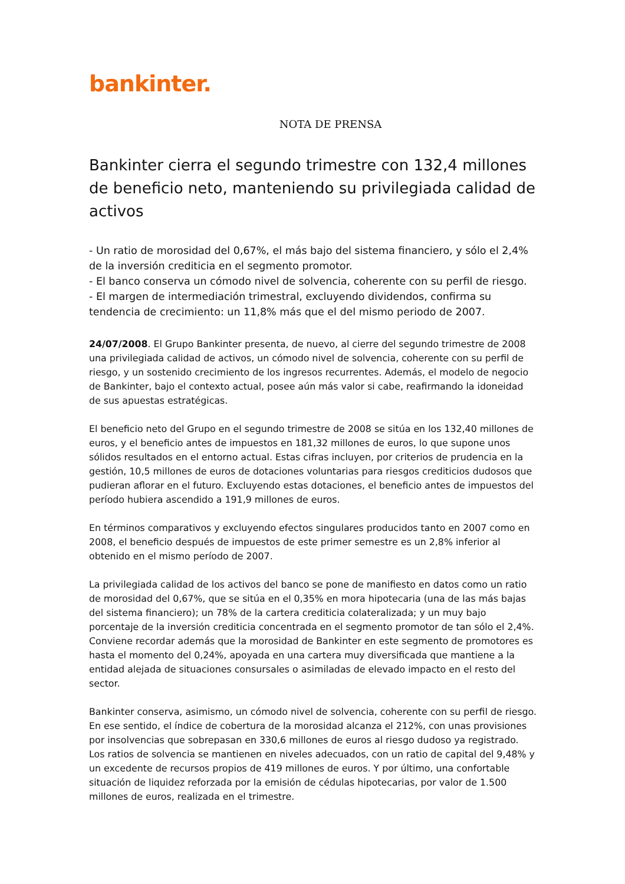bankinter.
NOTA DE PRENSA
Bankinter cierra el segundo trimestre con 132,4 millones de beneficio neto, manteniendo su privilegiada calidad de activos
- Un ratio de morosidad del 0,67%, el más bajo del sistema financiero, y sólo el 2,4% de la inversión crediticia en el segmento promotor.
- El banco conserva un cómodo nivel de solvencia, coherente con su perfil de riesgo.
- El margen de intermediación trimestral, excluyendo dividendos, confirma su tendencia de crecimiento: un 11,8% más que el del mismo periodo de 2007.
24/07/2008. El Grupo Bankinter presenta, de nuevo, al cierre del segundo trimestre de 2008 una privilegiada calidad de activos, un cómodo nivel de solvencia, coherente con su perfil de riesgo, y un sostenido crecimiento de los ingresos recurrentes. Además, el modelo de negocio de Bankinter, bajo el contexto actual, posee aún más valor si cabe, reafirmando la idoneidad de sus apuestas estratégicas.
El beneficio neto del Grupo en el segundo trimestre de 2008 se sitúa en los 132,40 millones de euros, y el beneficio antes de impuestos en 181,32 millones de euros, lo que supone unos sólidos resultados en el entorno actual. Estas cifras incluyen, por criterios de prudencia en la gestión, 10,5 millones de euros de dotaciones voluntarias para riesgos crediticios dudosos que pudieran aflorar en el futuro. Excluyendo estas dotaciones, el beneficio antes de impuestos del período hubiera ascendido a 191,9 millones de euros.
En términos comparativos y excluyendo efectos singulares producidos tanto en 2007 como en 2008, el beneficio después de impuestos de este primer semestre es un 2,8% inferior al obtenido en el mismo período de 2007.
La privilegiada calidad de los activos del banco se pone de manifiesto en datos como un ratio de morosidad del 0,67%, que se sitúa en el 0,35% en mora hipotecaria (una de las más bajas del sistema financiero); un 78% de la cartera crediticia colateralizada; y un muy bajo porcentaje de la inversión crediticia concentrada en el segmento promotor de tan sólo el 2,4%. Conviene recordar además que la morosidad de Bankinter en este segmento de promotores es hasta el momento del 0,24%, apoyada en una cartera muy diversificada que mantiene a la entidad alejada de situaciones consursales o asimiladas de elevado impacto en el resto del sector.
Bankinter conserva, asimismo, un cómodo nivel de solvencia, coherente con su perfil de riesgo. En ese sentido, el índice de cobertura de la morosidad alcanza el 212%, con unas provisiones por insolvencias que sobrepasan en 330,6 millones de euros al riesgo dudoso ya registrado. Los ratios de solvencia se mantienen en niveles adecuados, con un ratio de capital del 9,48% y un excedente de recursos propios de 419 millones de euros. Y por último, una confortable situación de liquidez reforzada por la emisión de cédulas hipotecarias, por valor de 1.500 millones de euros, realizada en el trimestre.